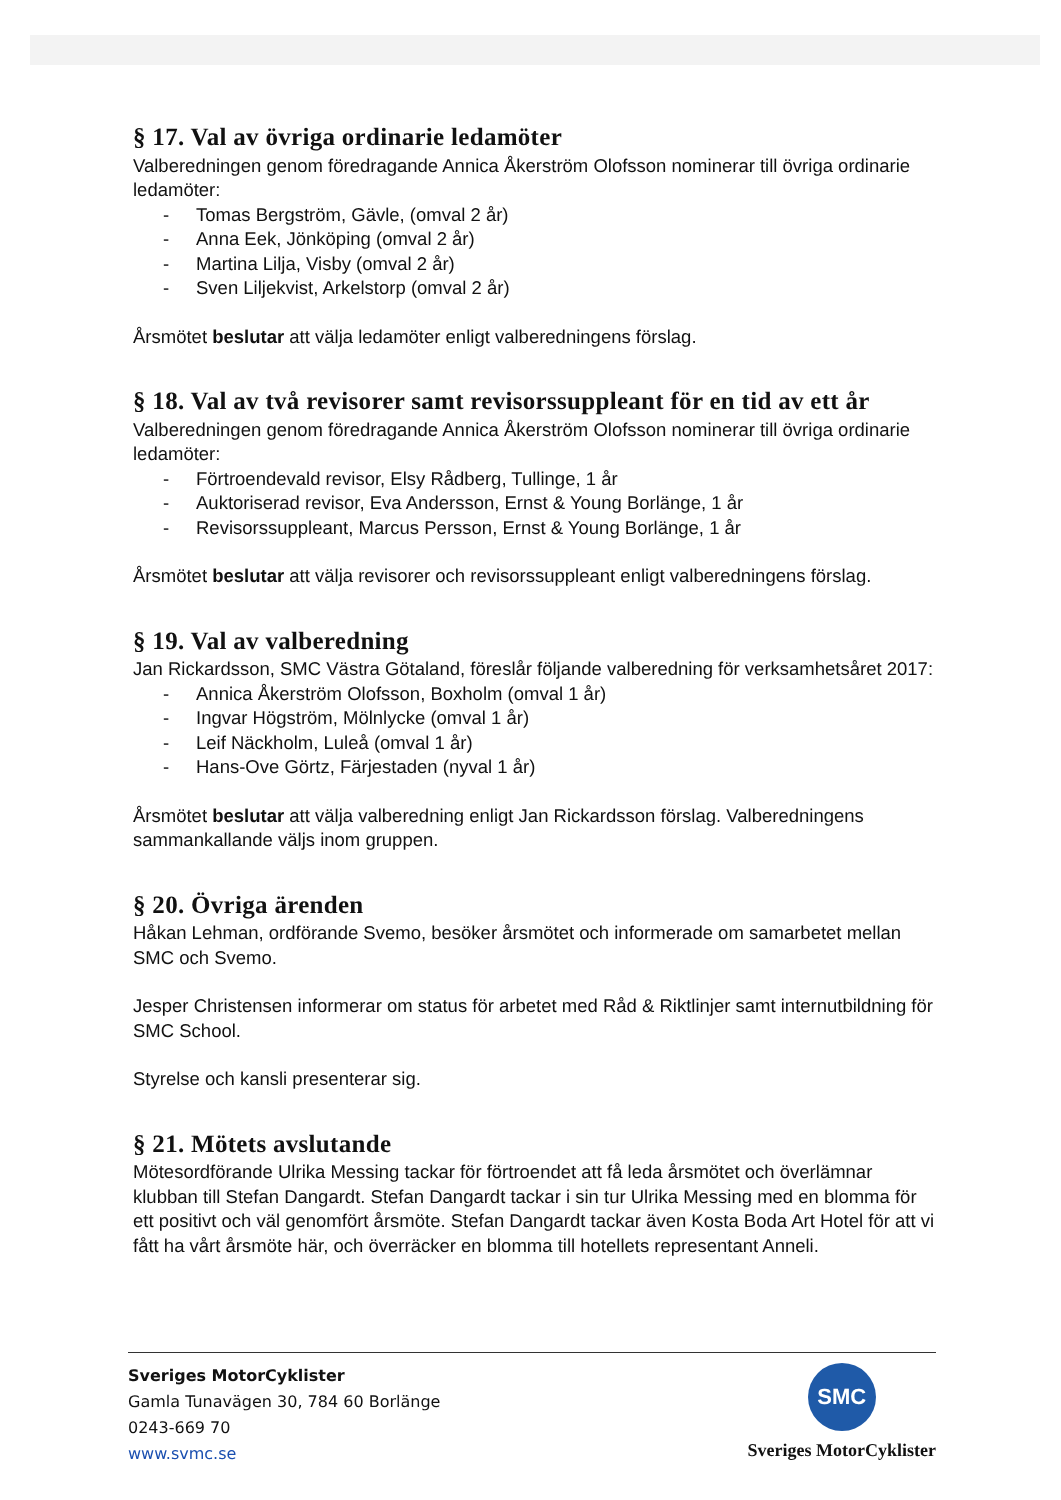§ 17. Val av övriga ordinarie ledamöter
Valberedningen genom föredragande Annica Åkerström Olofsson nominerar till övriga ordinarie ledamöter:
- Tomas Bergström, Gävle, (omval 2 år)
- Anna Eek, Jönköping (omval 2 år)
- Martina Lilja, Visby (omval 2 år)
- Sven Liljekvist, Arkelstorp (omval 2 år)
Årsmötet beslutar att välja ledamöter enligt valberedningens förslag.
§ 18. Val av två revisorer samt revisorssuppleant för en tid av ett år
Valberedningen genom föredragande Annica Åkerström Olofsson nominerar till övriga ordinarie ledamöter:
- Förtroendevald revisor, Elsy Rådberg, Tullinge, 1 år
- Auktoriserad revisor, Eva Andersson, Ernst & Young Borlänge, 1 år
- Revisorssuppleant, Marcus Persson, Ernst & Young Borlänge, 1 år
Årsmötet beslutar att välja revisorer och revisorssuppleant enligt valberedningens förslag.
§ 19. Val av valberedning
Jan Rickardsson, SMC Västra Götaland, föreslår följande valberedning för verksamhetsåret 2017:
- Annica Åkerström Olofsson, Boxholm (omval 1 år)
- Ingvar Högström, Mölnlycke (omval 1 år)
- Leif Näckholm, Luleå (omval 1 år)
- Hans-Ove Görtz, Färjestaden (nyval 1 år)
Årsmötet beslutar att välja valberedning enligt Jan Rickardsson förslag. Valberedningens sammankallande väljs inom gruppen.
§ 20. Övriga ärenden
Håkan Lehman, ordförande Svemo, besöker årsmötet och informerade om samarbetet mellan SMC och Svemo.
Jesper Christensen informerar om status för arbetet med Råd & Riktlinjer samt internutbildning för SMC School.
Styrelse och kansli presenterar sig.
§ 21. Mötets avslutande
Mötesordförande Ulrika Messing tackar för förtroendet att få leda årsmötet och överlämnar klubban till Stefan Dangardt. Stefan Dangardt tackar i sin tur Ulrika Messing med en blomma för ett positivt och väl genomfört årsmöte. Stefan Dangardt tackar även Kosta Boda Art Hotel för att vi fått ha vårt årsmöte här, och överräcker en blomma till hotellets representant Anneli.
Sveriges MotorCyklister
Gamla Tunavägen 30, 784 60 Borlänge
0243-669 70
www.svmc.se
SMC
Sveriges MotorCyklister